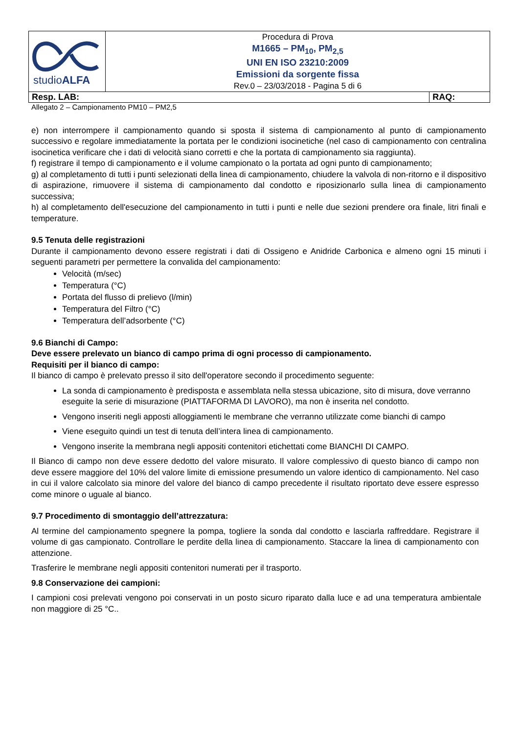| studio ALFA | Procedura di Prova M1665 – PM<sub>10</sub>, PM<sub>2,5</sub> UNI EN ISO 23210:2009 Emissioni da sorgente fissa Rev.0 – 23/03/2018 - Pagina 5 di 6 | |
| Resp. LAB: | | RAQ: |
Allegato 2 – Campionamento PM10 – PM2,5
e) non interrompere il campionamento quando si sposta il sistema di campionamento al punto di campionamento successivo e regolare immediatamente la portata per le condizioni isocinetiche (nel caso di campionamento con centralina isocinetica verificare che i dati di velocità siano corretti e che la portata di campionamento sia raggiunta).
f) registrare il tempo di campionamento e il volume campionato o la portata ad ogni punto di campionamento;
g) al completamento di tutti i punti selezionati della linea di campionamento, chiudere la valvola di non-ritorno e il dispositivo di aspirazione, rimuovere il sistema di campionamento dal condotto e riposizionarlo sulla linea di campionamento successiva;
h) al completamento dell'esecuzione del campionamento in tutti i punti e nelle due sezioni prendere ora finale, litri finali e temperature.
9.5 Tenuta delle registrazioni
Durante il campionamento devono essere registrati i dati di Ossigeno e Anidride Carbonica e almeno ogni 15 minuti i seguenti parametri per permettere la convalida del campionamento:
Velocità (m/sec)
Temperatura (°C)
Portata del flusso di prelievo (l/min)
Temperatura del Filtro (°C)
Temperatura dell’adsorbente (°C)
9.6 Bianchi di Campo:
Deve essere prelevato un bianco di campo prima di ogni processo di campionamento.
Requisiti per il bianco di campo:
Il bianco di campo è prelevato presso il sito dell'operatore secondo il procedimento seguente:
La sonda di campionamento è predisposta e assemblata nella stessa ubicazione, sito di misura, dove verranno eseguite la serie di misurazione (PIATTAFORMA DI LAVORO), ma non è inserita nel condotto.
Vengono inseriti negli apposti alloggiamenti le membrane che verranno utilizzate come bianchi di campo
Viene eseguito quindi un test di tenuta dell’intera linea di campionamento.
Vengono inserite la membrana negli appositi contenitori etichettati come BIANCHI DI CAMPO.
Il Bianco di campo non deve essere dedotto del valore misurato. Il valore complessivo di questo bianco di campo non deve essere maggiore del 10% del valore limite di emissione presumendo un valore identico di campionamento. Nel caso in cui il valore calcolato sia minore del valore del bianco di campo precedente il risultato riportato deve essere espresso come minore o uguale al bianco.
9.7 Procedimento di smontaggio dell’attrezzatura:
Al termine del campionamento spegnere la pompa, togliere la sonda dal condotto e lasciarla raffreddare. Registrare il volume di gas campionato. Controllare le perdite della linea di campionamento. Staccare la linea di campionamento con attenzione.
Trasferire le membrane negli appositi contenitori numerati per il trasporto.
9.8 Conservazione dei campioni:
I campioni cosi prelevati vengono poi conservati in un posto sicuro riparato dalla luce e ad una temperatura ambientale non maggiore di 25 °C..